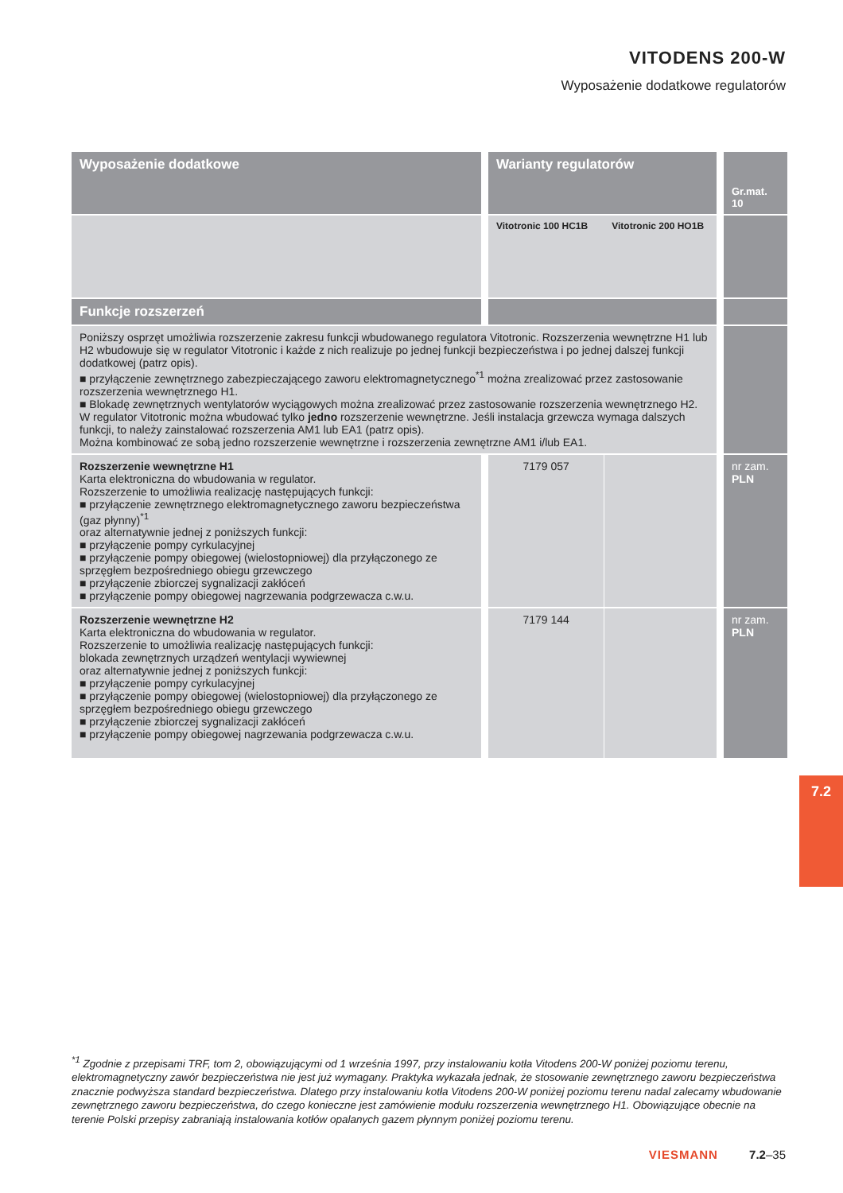VITODENS 200-W
Wyposażenie dodatkowe regulatorów
| Wyposażenie dodatkowe | Warianty regulatorów | | Gr.mat. 10 |
| --- | --- | --- | --- |
| | Vitotronic 100 HC1B | Vitotronic 200 HO1B | |
| Funkcje rozszerzeń | | | |
| Poniższy osprzęt umożliwia rozszerzenie zakresu funkcji wbudowanego regulatora Vitotronic. Rozszerzenia wewnętrzne H1 lub H2 wbudowuje się w regulator Vitotronic i każde z nich realizuje po jednej funkcji bezpieczeństwa i po jednej dalszej funkcji dodatkowej (patrz opis). ■ przyłączenie zewnętrznego zabezpieczającego zaworu elektromagnetycznego<sup>*1</sup> można zrealizować przez zastosowanie rozszerzenia wewnętrznego H1. ■ Blokadę zewnętrznych wentylatorów wyciągowych można zrealizować przez zastosowanie rozszerzenia wewnętrznego H2. W regulator Vitotronic można wbudować tylko jedno rozszerzenie wewnętrzne. Jeśli instalacja grzewcza wymaga dalszych funkcji, to należy zainstalować rozszerzenia AM1 lub EA1 (patrz opis). Można kombinować ze sobą jedno rozszerzenie wewnętrzne i rozszerzenia zewnętrzne AM1 i/lub EA1. | | | |
| Rozszerzenie wewnętrzne H1 Karta elektroniczna do wbudowania w regulator. Rozszerzenie to umożliwia realizację następujących funkcji: ■ przyłączenie zewnętrznego elektromagnetycznego zaworu bezpieczeństwa (gaz płynny)<sup>*1</sup> oraz alternatywnie jednej z poniższych funkcji: ■ przyłączenie pompy cyrkulacyjnej ■ przyłączenie pompy obiegowej (wielostopniowej) dla przyłączonego ze sprzęgłem bezpośredniego obiegu grzewczego ■ przyłączenie zbiorczej sygnalizacji zakłóceń ■ przyłączenie pompy obiegowej nagrzewania podgrzewacza c.w.u. | 7179 057 | | nr zam. PLN |
| Rozszerzenie wewnętrzne H2 Karta elektroniczna do wbudowania w regulator. Rozszerzenie to umożliwia realizację następujących funkcji: blokada zewnętrznych urządzeń wentylacji wywiewnej oraz alternatywnie jednej z poniższych funkcji: ■ przyłączenie pompy cyrkulacyjnej ■ przyłączenie pompy obiegowej (wielostopniowej) dla przyłączonego ze sprzęgłem bezpośredniego obiegu grzewczego ■ przyłączenie zbiorczej sygnalizacji zakłóceń ■ przyłączenie pompy obiegowej nagrzewania podgrzewacza c.w.u. | 7179 144 | | nr zam. PLN |
7.2
<sup>*1</sup> Zgodnie z przepisami TRF, tom 2, obowiązującymi od 1 września 1997, przy instalowaniu kotła Vitodens 200-W poniżej poziomu terenu, elektromagnetyczny zawór bezpieczeństwa nie jest już wymagany. Praktyka wykazała jednak, że stosowanie zewnętrznego zaworu bezpieczeństwa znacznie podwyższa standard bezpieczeństwa. Dlatego przy instalowaniu kotła Vitodens 200-W poniżej poziomu terenu nadal zalecamy wbudowanie zewnętrznego zaworu bezpieczeństwa, do czego konieczne jest zamówienie modułu rozszerzenia wewnętrznego H1. Obowiązujące obecnie na terenie Polski przepisy zabraniają instalowania kotłów opalanych gazem płynnym poniżej poziomu terenu.
VIESMANN 7.2–35